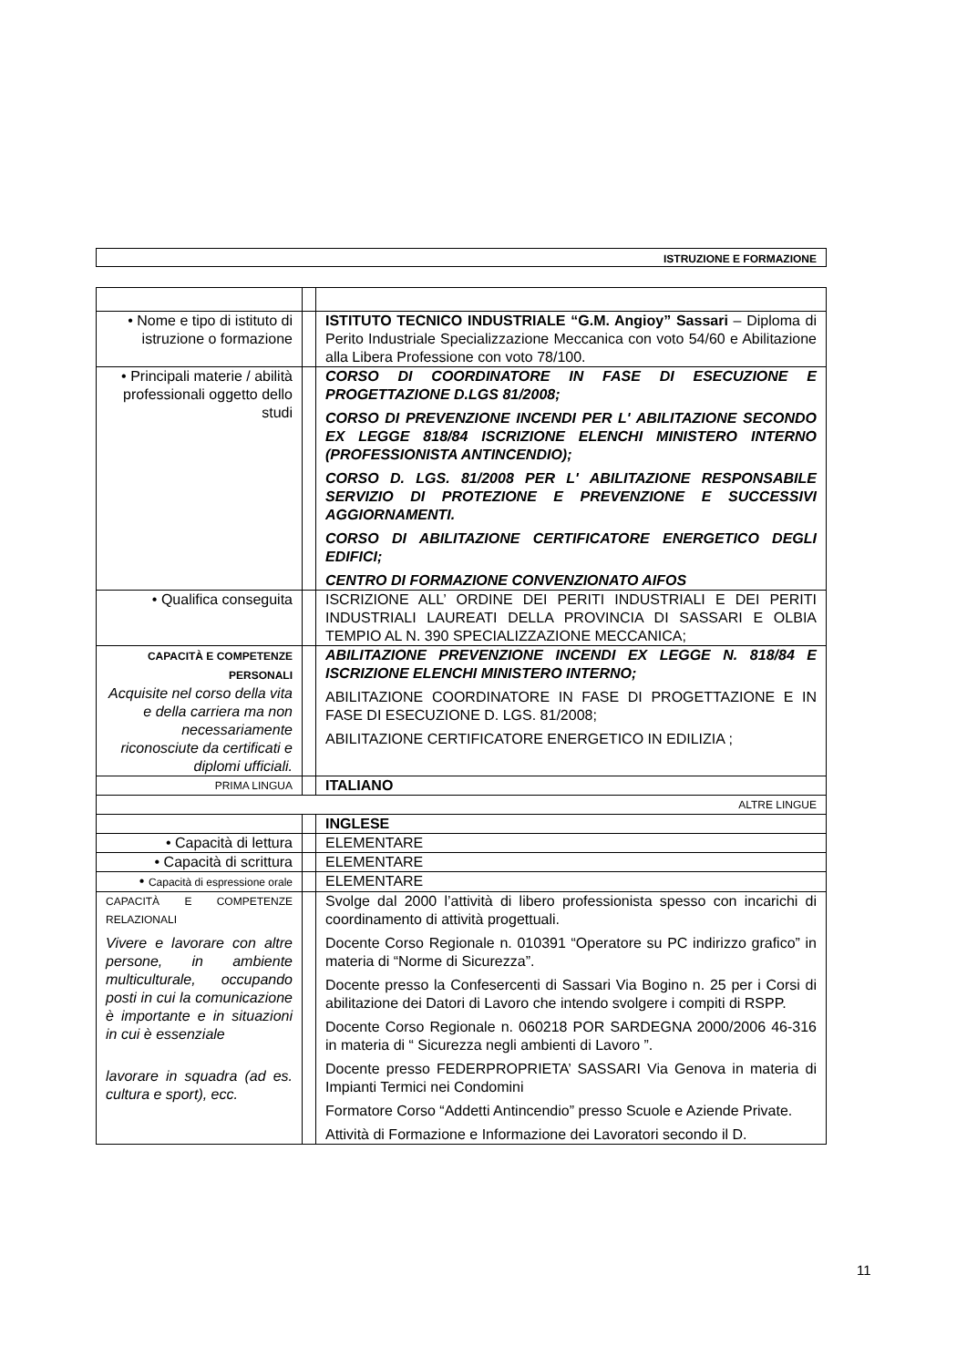ISTRUZIONE E FORMAZIONE
| • Nome e tipo di istituto di istruzione o formazione | | ISTITUTO TECNICO INDUSTRIALE “G.M. Angioy” Sassari – Diploma di Perito Industriale Specializzazione Meccanica con voto 54/60 e Abilitazione alla Libera Professione con voto 78/100. |
| • Principali materie / abilità professionali oggetto dello studi | | CORSO DI COORDINATORE IN FASE DI ESECUZIONE E PROGETTAZIONE D.LGS 81/2008; CORSO DI PREVENZIONE INCENDI PER L' ABILITAZIONE SECONDO EX LEGGE 818/84 ISCRIZIONE ELENCHI MINISTERO INTERNO (PROFESSIONISTA ANTINCENDIO); CORSO D. LGS. 81/2008 PER L' ABILITAZIONE RESPONSABILE SERVIZIO DI PROTEZIONE E PREVENZIONE E SUCCESSIVI AGGIORNAMENTI. CORSO DI ABILITAZIONE CERTIFICATORE ENERGETICO DEGLI EDIFICI; CENTRO DI FORMAZIONE CONVENZIONATO AIFOS |
| • Qualifica conseguita | | ISCRIZIONE ALL’ ORDINE DEI PERITI INDUSTRIALI E DEI PERITI INDUSTRIALI LAUREATI DELLA PROVINCIA DI SASSARI E OLBIA TEMPIO AL N. 390 SPECIALIZZAZIONE MECCANICA; |
| CAPACITÀ E COMPETENZE PERSONALI Acquisite nel corso della vita e della carriera ma non necessariamente riconosciute da certificati e diplomi ufficiali. | | ABILITAZIONE PREVENZIONE INCENDI EX LEGGE N. 818/84 E ISCRIZIONE ELENCHI MINISTERO INTERNO; ABILITAZIONE COORDINATORE IN FASE DI PROGETTAZIONE E IN FASE DI ESECUZIONE D. LGS. 81/2008; ABILITAZIONE CERTIFICATORE ENERGETICO IN EDILIZIA ; |
| PRIMA LINGUA | | ITALIANO |
| ALTRE LINGUE | | |
| | | INGLESE |
| • Capacità di lettura | | ELEMENTARE |
| • Capacità di scrittura | | ELEMENTARE |
| • Capacità di espressione orale | | ELEMENTARE |
| CAPACITÀ E COMPETENZE RELAZIONALI Vivere e lavorare con altre persone, in ambiente multiculturale, occupando posti in cui la comunicazione è importante e in situazioni in cui è essenziale lavorare in squadra (ad es. cultura e sport), ecc. | | Svolge dal 2000 l’attività di libero professionista spesso con incarichi di coordinamento di attività progettuali. Docente Corso Regionale n. 010391 “Operatore su PC indirizzo grafico” in materia di “Norme di Sicurezza”. Docente presso la Confesercenti di Sassari Via Bogino n. 25 per i Corsi di abilitazione dei Datori di Lavoro che intendo svolgere i compiti di RSPP. Docente Corso Regionale n. 060218 POR SARDEGNA 2000/2006 46-316 in materia di “ Sicurezza negli ambienti di Lavoro ”. Docente presso FEDERPROPRIETA’ SASSARI Via Genova in materia di Impianti Termici nei Condomini Formatore Corso “Addetti Antincendio” presso Scuole e Aziende Private. Attività di Formazione e Informazione dei Lavoratori secondo il D. |
11